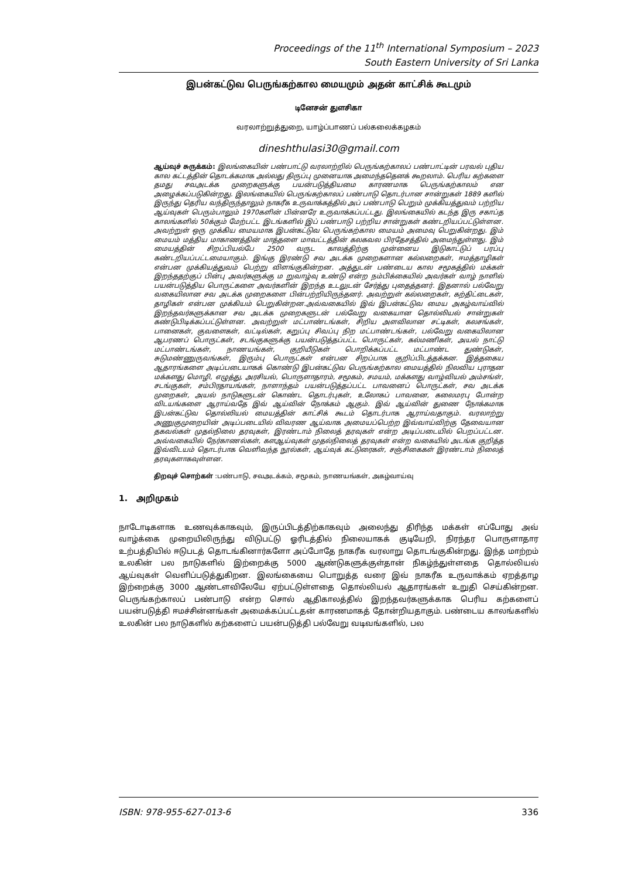Proceedings of the 11<sup>th</sup> International Symposium – 2023
South Eastern University of Sri Lanka
இபன்கட்டுவ பெருங்கற்கால மையமும் அதன் காட்சிக் கூடமும்
டினேசன் துளசிகா
வரலாற்றுத்துறை, யாழ்ப்பாணப் பல்கலைக்கழகம்
dineshthulasi30@gmail.com
ஆய்வுச் சுருக்கம்: இலங்கையின் பண்பாட்டு வரலாற்றில் பெருங்கற்காலப் பண்பாட்டின் பரவல் புதிய கால கட்டத்தின் தொடக்கமாக அல்லது திருப்பு முனையாக அமைந்ததெனக் கூறலாம். பெரிய கற்களை தமது சவஅடக்க முறைகளுக்கு பயன்படுத்தியமை காரணமாக பெருங்கற்காலம் என அழைக்கப்படுகின்றது. இலங்கையில் பெருங்கற்காலப் பண்பாடு தொடர்பான சான்றுகள் 1889 களில் இருந்து தெரிய வந்திருந்தாலும் நாகரீக உருவாக்கத்தில் அப் பண்பாடு பெறும் முக்கியத்துவம் பற்றிய ஆய்வுகள் பெரும்பாலும் 1970களின் பின்னரே உருவாக்கப்பட்டது. இலங்கையில் கடந்த இரு சகாப்த காலங்களில் 50க்கும் மேற்பட்ட இடங்களில் இப் பண்பாடு பற்றிய சான்றுகள் கண்டறியப்பட்டுள்ளன. அவற்றுள் ஒரு முக்கிய மையமாக இபன்கட்டுவ பெருங்கற்கால மையம் அமைவு பெறுகின்றது. இம் மையம் மத்திய மாகாணத்தின் மாத்தளை மாவட்டத்தின் கலகவல பிரதேசத்தில் அமைந்துள்ளது. இம் மையத்தின் சிறப்பியல்பே 2500 வருட காலத்திற்கு முன்னைய இடுகாட்டுப் பரப்பு கண்டறியப்பட்டமையாகும். இங்கு இரண்டு சவ அடக்க முறைகளான கல்லறைகள், ஈமத்தாழிகள் என்பன முக்கியத்துவம் பெற்று விளங்குகின்றன. அத்துடன் பண்டைய கால சமூகத்தில் மக்கள் இறந்ததற்குப் பின்பு அவர்களுக்கு ம றுவாழ்வு உண்டு என்ற நம்பிக்கையில் அவர்கள் வாழ் நாளில் பயன்படுத்திய பொருட்களை அவர்களின் இறந்த உடலுடன் சேர்த்து புதைத்தனர். இதனால் பல்வேறு வகையிலான சவ அடக்க முறைகளை பின்பற்றியிருந்தனர். அவற்றுள் கல்லறைகள், கற்திட்டைகள், தாழிகள் என்பன முக்கியம் பெறுகின்றன.அவ்வகையில் இவ் இபன்கட்டுவ மைய அகழ்வாய்வில் இறந்தவர்களுக்கான சவ அடக்க முறைகளுடன் பல்வேறு வகையான தொல்லியல் சான்றுகள் கண்டுபிடிக்கப்பட்டுள்ளன. அவற்றுள் மட்பாண்டங்கள், சிறிய அளவிலான சட்டிகள், கலசங்கள், பானைகள், குவளைகள், வட்டில்கள், கறுப்பு சிவப்பு நிற மட்பாண்டங்கள், பல்வேறு வகையிலான ஆபரணப் பொருட்கள், சடங்குகளுக்கு பயன்படுத்தப்பட்ட பொருட்கள், கல்மணிகள், அயல் நாட்டு மட்பாண்டங்கள், நாணயங்கள், குறியீடுகள் பொறிக்கப்பட்ட மட்பாண்ட துண்டுகள், சுடுமண்ணுருவங்கள், இரும்பு பொருட்கள் என்பன சிறப்பாக குறிப்பிடத்தக்கன. இத்தகைய ஆதாரங்களை அடிப்படையாகக் கொண்டு இபன்கட்டுவ பெருங்கற்கால மையத்தில் நிலவிய புராதன மக்களது மொழி, எழுத்து, அரசியல், பொருளாதாரம், சமூகம், சமயம், மக்களது வாழ்வியல் அம்சங்ள், சடங்குகள், சம்பிரதாயங்கள், நாளாந்தம் பயன்படுத்தப்பட்ட பாவனைப் பொருட்கள், சவ அடக்க முறைகள், அயல் நாடுகளுடன் கொண்ட தொடர்புகள், உலோகப் பாவனை, கலைமரபு போன்ற விடயங்களை ஆராய்வதே இவ் ஆய்வின் நோக்கம் ஆகும். இவ் ஆய்வின் துணை நோக்கமாக இபன்கட்டுவ தொல்லியல் மையத்தின் காட்சிக் கூடம் தொடர்பாக ஆராய்வதாகும். வரலாற்று அணுகுமுறையின் அடிப்படையில் விவரண ஆய்வாக அமையப்பெற்ற இவ்வாய்விற்கு தேவையான தகவல்கள் முதல்நிலை தரவுகள், இரண்டாம் நிலைத் தரவுகள் என்ற அடிப்படையில் பெறப்பட்டன. அவ்வகையில் நேர்காணல்கள், களஆய்வுகள் முதல்நிலைத் தரவுகள் என்ற வகையில் அடங்க குறித்த இவ்விடயம் தொடர்பாக வெளிவந்த நூல்கள், ஆய்வுக் கட்டுரைகள், சஞ்சிகைகள் இரண்டாம் நிலைத் தரவுகளாகவுள்ளன.
திறவுச் சொற்கள் :பண்பாடு, சவஅடக்கம், சமூகம், நாணயங்கள், அகழ்வாய்வு
1. அறிமுகம்
நாடோடிகளாக உணவுக்காகவும், இருப்பிடத்திற்காகவும் அலைந்து திரிந்த மக்கள் எப்போது அவ் வாழ்க்கை முறையிலிருந்து விடுபட்டு ஓரிடத்தில் நிலையாகக் குடியேறி, நிரந்தர பொருளாதார உற்பத்தியில் ஈடுபடத் தொடங்கினார்களோ அப்போதே நாகரீக வரலாறு தொடங்குகின்றது. இந்த மாற்றம் உலகின் பல நாடுகளில் இற்றைக்கு 5000 ஆண்டுகளுக்குள்தான் நிகழ்ந்துள்ளதை தொல்லியல் ஆய்வுகள் வெளிப்படுத்துகிறன. இலங்கையை பொறுத்த வரை இவ் நாகரீக உருவாக்கம் ஏறத்தாழ இற்றைக்கு 3000 ஆண்டளவிலேயே ஏற்பட்டுள்ளதை தொல்லியல் ஆதாரங்கள் உறுதி செய்கின்றன. பெருங்கற்காலப் பண்பாடு என்ற சொல் ஆதிகாலத்தில் இறந்தவர்களுக்காக பெரிய கற்களைப் பயன்படுத்தி ஈமச்சின்னங்கள் அமைக்கப்பட்டதன் காரணமாகத் தோன்றியதாகும். பண்டைய காலங்களில் உலகின் பல நாடுகளில் கற்களைப் பயன்படுத்தி பல்வேறு வடிவங்களில், பல
ISBN: 978-955-627-013-6 336